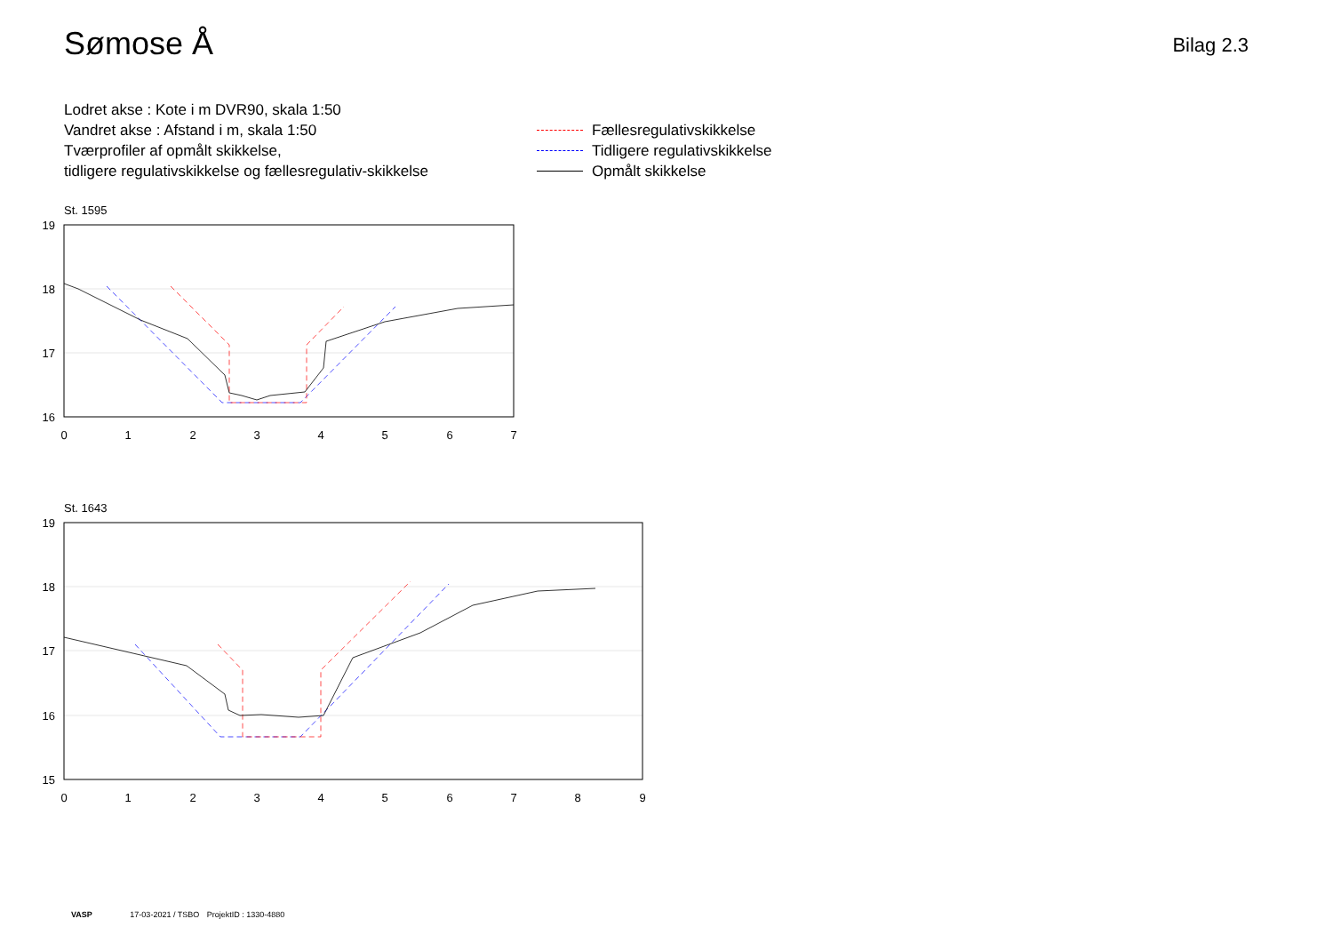Sømose Å
Bilag 2.3
Lodret akse : Kote i m DVR90, skala 1:50
Vandret akse : Afstand i m, skala 1:50
Tværprofiler af opmålt skikkelse,
tidligere regulativskikkelse og fællesregulativ-skikkelse
Fællesregulativskikkelse
Tidligere regulativskikkelse
Opmålt skikkelse
St. 1595
0
1
2
3
4
5
6
7
19
18
17
16
St. 1643
0
1
2
3
4
5
6
7
8
9
19
18
17
16
15
VASP 17-03-2021 / TSBO ProjektID : 1330-4880